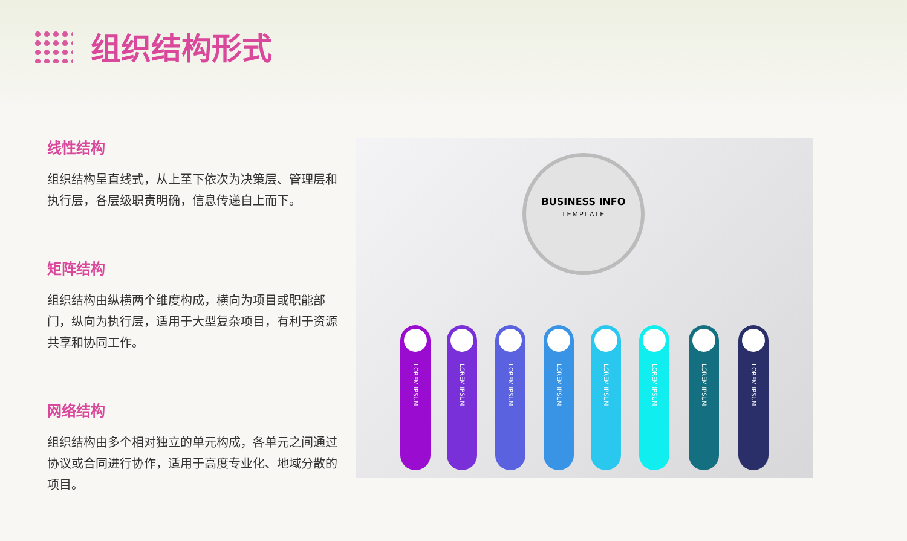组织结构形式
线性结构
组织结构呈直线式，从上至下依次为决策层、管理层和执行层，各层级职责明确，信息传递自上而下。
矩阵结构
组织结构由纵横两个维度构成，横向为项目或职能部门，纵向为执行层，适用于大型复杂项目，有利于资源共享和协同工作。
网络结构
组织结构由多个相对独立的单元构成，各单元之间通过协议或合同进行协作，适用于高度专业化、地域分散的项目。
BUSINESS INFO
TEMPLATE
LOREM IPSUM
LOREM IPSUM
LOREM IPSUM
LOREM IPSUM
LOREM IPSUM
LOREM IPSUM
LOREM IPSUM
LOREM IPSUM